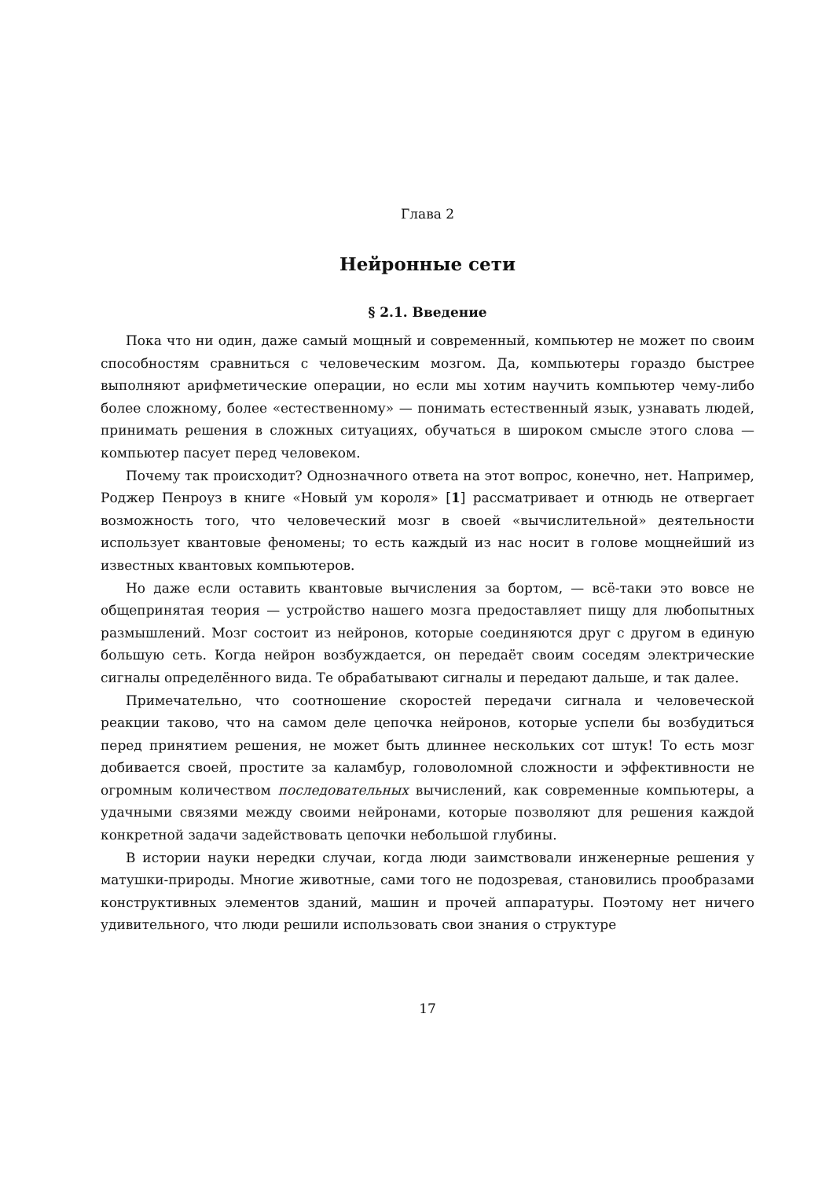Глава 2
Нейронные сети
§ 2.1. Введение
Пока что ни один, даже самый мощный и современный, компьютер не может по своим способностям сравниться с человеческим мозгом. Да, компьютеры гораздо быстрее выполняют арифметические операции, но если мы хотим научить компьютер чему-либо более сложному, более «естественному» — понимать естественный язык, узнавать людей, принимать решения в сложных ситуациях, обучаться в широком смысле этого слова — компьютер пасует перед человеком.
Почему так происходит? Однозначного ответа на этот вопрос, конечно, нет. Например, Роджер Пенроуз в книге «Новый ум короля» [1] рассматривает и отнюдь не отвергает возможность того, что человеческий мозг в своей «вычислительной» деятельности использует квантовые феномены; то есть каждый из нас носит в голове мощнейший из известных квантовых компьютеров.
Но даже если оставить квантовые вычисления за бортом, — всё-таки это вовсе не общепринятая теория — устройство нашего мозга предоставляет пищу для любопытных размышлений. Мозг состоит из нейронов, которые соединяются друг с другом в единую большую сеть. Когда нейрон возбуждается, он передаёт своим соседям электрические сигналы определённого вида. Те обрабатывают сигналы и передают дальше, и так далее.
Примечательно, что соотношение скоростей передачи сигнала и человеческой реакции таково, что на самом деле цепочка нейронов, которые успели бы возбудиться перед принятием решения, не может быть длиннее нескольких сот штук! То есть мозг добивается своей, простите за каламбур, головоломной сложности и эффективности не огромным количеством последовательных вычислений, как современные компьютеры, а удачными связями между своими нейронами, которые позволяют для решения каждой конкретной задачи задействовать цепочки небольшой глубины.
В истории науки нередки случаи, когда люди заимствовали инженерные решения у матушки-природы. Многие животные, сами того не подозревая, становились прообразами конструктивных элементов зданий, машин и прочей аппаратуры. Поэтому нет ничего удивительного, что люди решили использовать свои знания о структуре
17